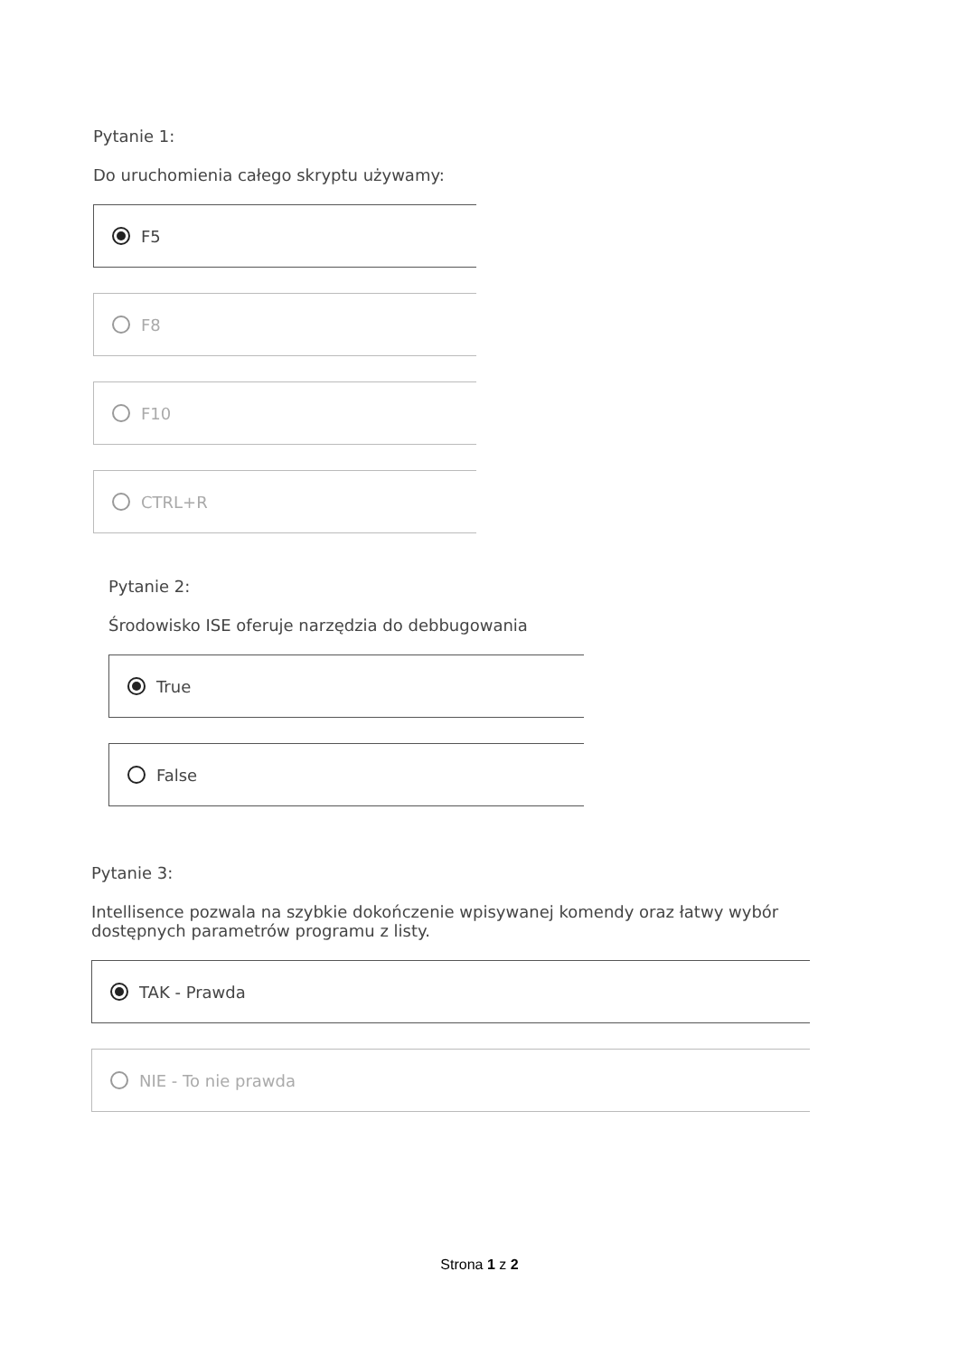Pytanie 1:
Do uruchomienia całego skryptu używamy:
F5
F8
F10
CTRL+R
Pytanie 2:
Środowisko ISE oferuje narzędzia do debbugowania
True
False
Pytanie 3:
Intellisence pozwala na szybkie dokończenie wpisywanej komendy oraz łatwy wybór dostępnych parametrów programu z listy.
TAK - Prawda
NIE - To nie prawda
Strona 1 z 2